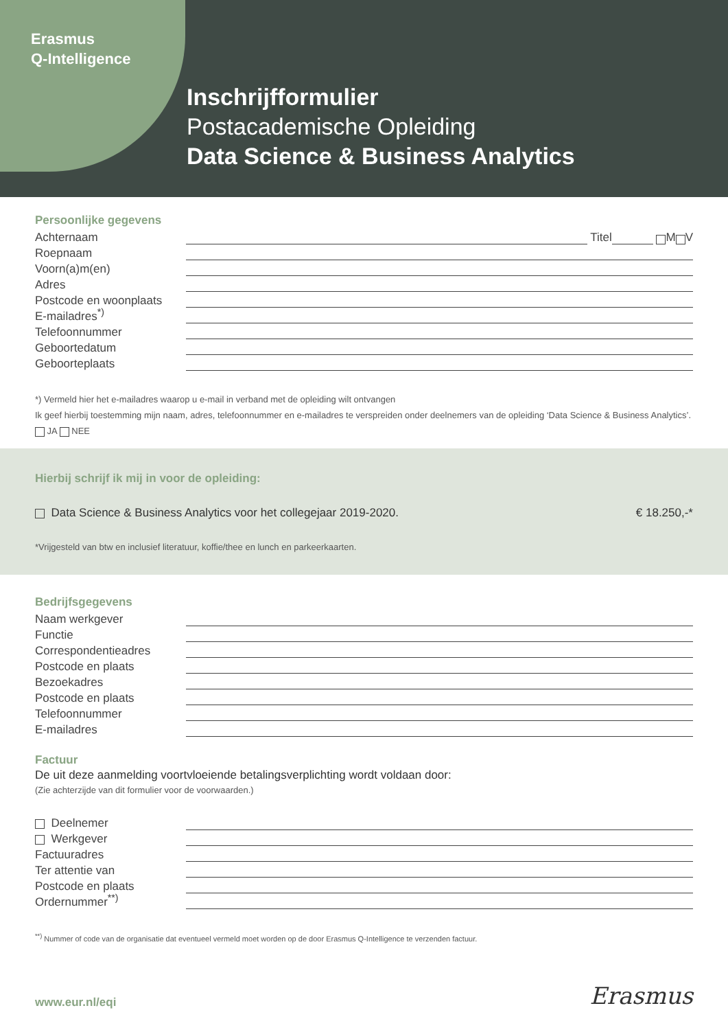Erasmus
Q-Intelligence
Inschrijfformulier
Postacademische Opleiding
Data Science & Business Analytics
Persoonlijke gegevens
Achternaam Titel M V
Roepnaam
Voorn(a)m(en)
Adres
Postcode en woonplaats
E-mailadres<sup>*)</sup>
Telefoonnummer
Geboortedatum
Geboorteplaats
*) Vermeld hier het e-mailadres waarop u e-mail in verband met de opleiding wilt ontvangen
Ik geef hierbij toestemming mijn naam, adres, telefoonnummer en e-mailadres te verspreiden onder deelnemers van de opleiding ‘Data Science & Business Analytics’. JA NEE
Hierbij schrijf ik mij in voor de opleiding:
Data Science & Business Analytics voor het collegejaar 2019-2020. € 18.250,-*
*Vrijgesteld van btw en inclusief literatuur, koffie/thee en lunch en parkeerkaarten.
Bedrijfsgegevens
Naam werkgever
Functie
Correspondentieadres
Postcode en plaats
Bezoekadres
Postcode en plaats
Telefoonnummer
E-mailadres
Factuur
De uit deze aanmelding voortvloeiende betalingsverplichting wordt voldaan door:
(Zie achterzijde van dit formulier voor de voorwaarden.)
Deelnemer
Werkgever
Factuuradres
Ter attentie van
Postcode en plaats
Ordernummer<sup>**)</sup>
<sup>**)</sup> Nummer of code van de organisatie dat eventueel vermeld moet worden op de door Erasmus Q-Intelligence te verzenden factuur.
www.eur.nl/eqi Erasmus